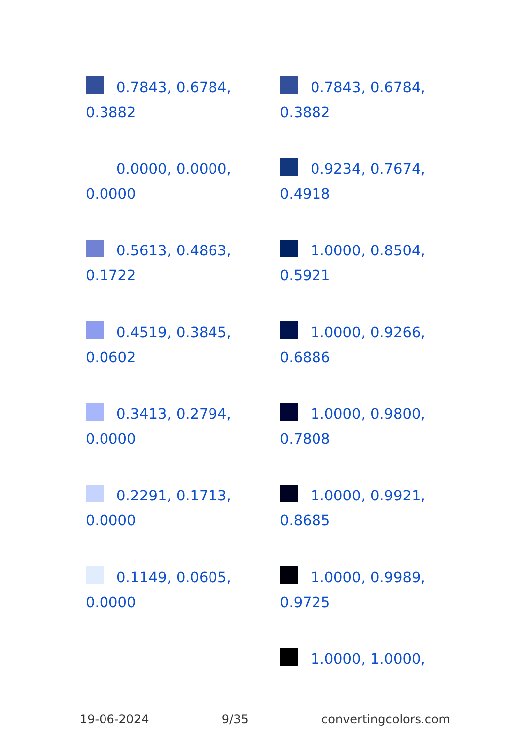0.7843, 0.6784, 0.3882
0.0000, 0.0000, 0.0000
0.5613, 0.4863, 0.1722
0.4519, 0.3845, 0.0602
0.3413, 0.2794, 0.0000
0.2291, 0.1713, 0.0000
0.1149, 0.0605, 0.0000
0.7843, 0.6784, 0.3882
0.9234, 0.7674, 0.4918
1.0000, 0.8504, 0.5921
1.0000, 0.9266, 0.6886
1.0000, 0.9800, 0.7808
1.0000, 0.9921, 0.8685
1.0000, 0.9989, 0.9725
1.0000, 1.0000,
19-06-2024 9/35 convertingcolors.com